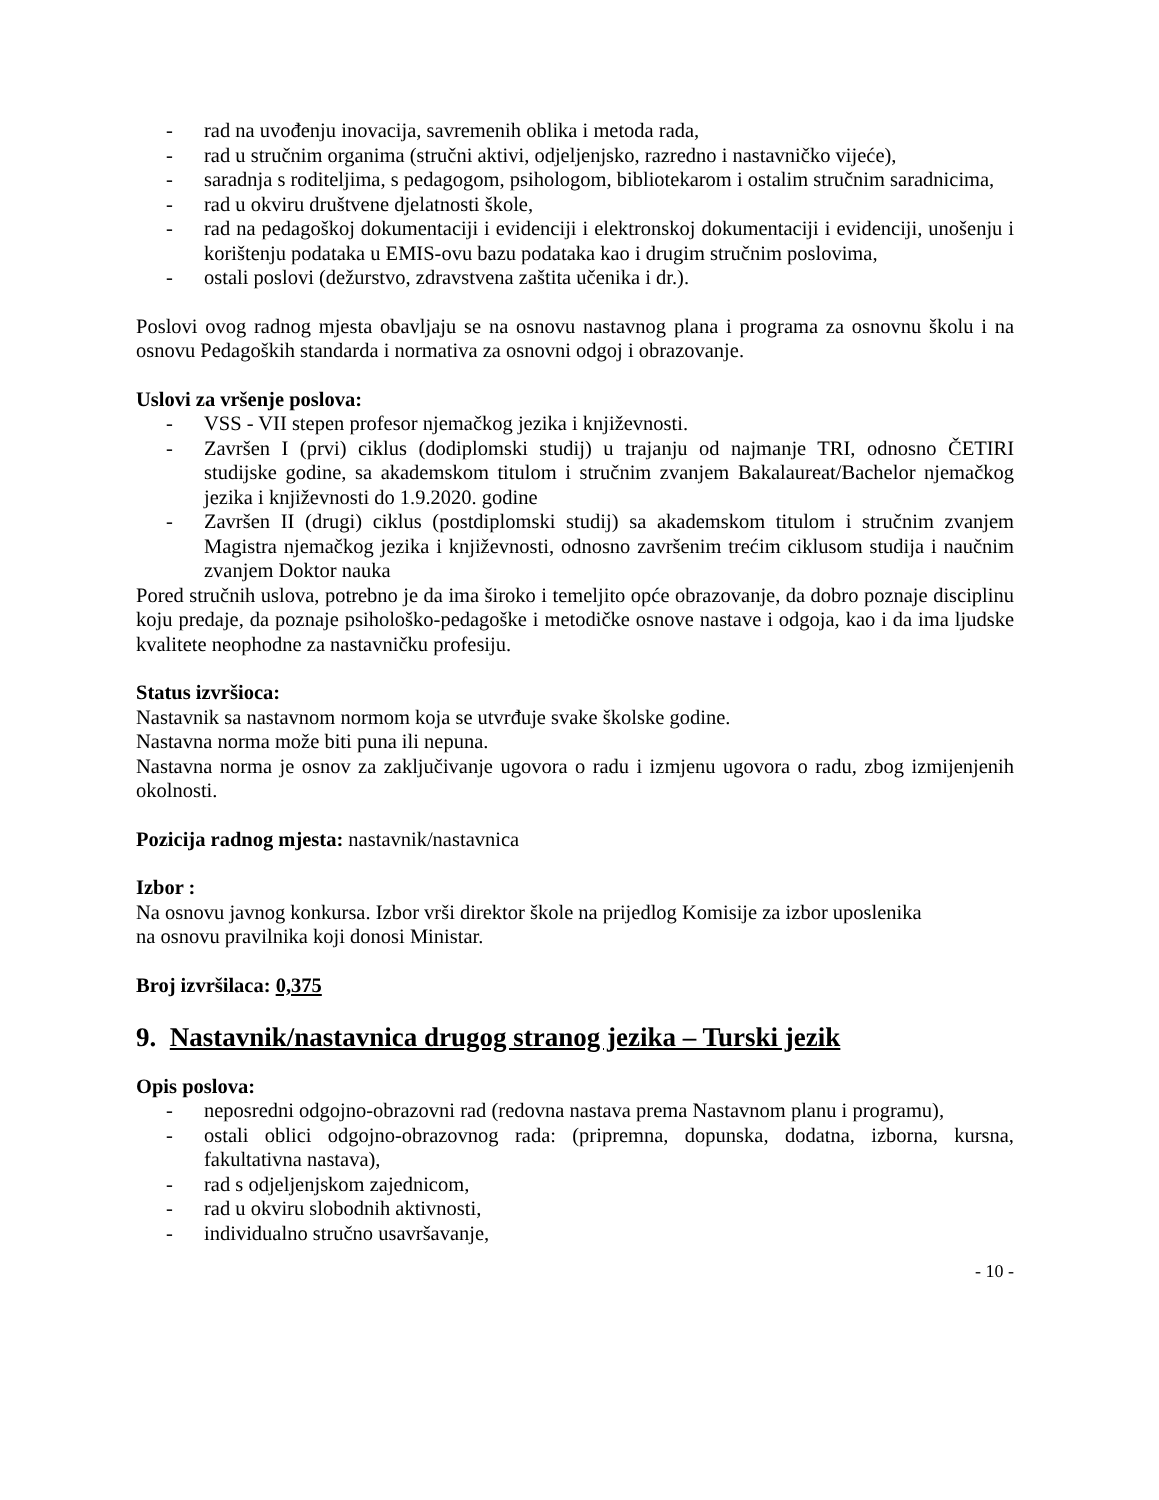- rad na uvođenju inovacija, savremenih oblika i metoda rada,
- rad u stručnim organima (stručni aktivi, odjeljenjsko, razredno i nastavničko vijeće),
- saradnja s roditeljima, s pedagogom, psihologom, bibliotekarom i ostalim stručnim saradnicima,
- rad u okviru društvene djelatnosti škole,
- rad na pedagoškoj dokumentaciji i evidenciji i elektronskoj dokumentaciji i evidenciji, unošenju i korištenju podataka u EMIS-ovu bazu podataka kao i drugim stručnim poslovima,
- ostali poslovi (dežurstvo, zdravstvena zaštita učenika i dr.).
Poslovi ovog radnog mjesta obavljaju se na osnovu nastavnog plana i programa za osnovnu školu i na osnovu Pedagoških standarda i normativa za osnovni odgoj i obrazovanje.
Uslovi za vršenje poslova:
- VSS - VII stepen profesor njemačkog jezika i književnosti.
- Završen I (prvi) ciklus (dodiplomski studij) u trajanju od najmanje TRI, odnosno ČETIRI studijske godine, sa akademskom titulom i stručnim zvanjem Bakalaureat/Bachelor njemačkog jezika i književnosti do 1.9.2020. godine
- Završen II (drugi) ciklus (postdiplomski studij) sa akademskom titulom i stručnim zvanjem Magistra njemačkog jezika i književnosti, odnosno završenim trećim ciklusom studija i naučnim zvanjem Doktor nauka
Pored stručnih uslova, potrebno je da ima široko i temeljito opće obrazovanje, da dobro poznaje disciplinu koju predaje, da poznaje psihološko-pedagoške i metodičke osnove nastave i odgoja, kao i da ima ljudske kvalitete neophodne za nastavničku profesiju.
Status izvršioca:
Nastavnik sa nastavnom normom koja se utvrđuje svake školske godine.
Nastavna norma može biti puna ili nepuna.
Nastavna norma je osnov za zaključivanje ugovora o radu i izmjenu ugovora o radu, zbog izmijenjenih okolnosti.
Pozicija radnog mjesta: nastavnik/nastavnica
Izbor :
Na osnovu javnog konkursa. Izbor vrši direktor škole na prijedlog Komisije za izbor uposlenika
na osnovu pravilnika koji donosi Ministar.
Broj izvršilaca: 0,375
9. Nastavnik/nastavnica drugog stranog jezika – Turski jezik
Opis poslova:
- neposredni odgojno-obrazovni rad (redovna nastava prema Nastavnom planu i programu),
- ostali oblici odgojno-obrazovnog rada: (pripremna, dopunska, dodatna, izborna, kursna, fakultativna nastava),
- rad s odjeljenjskom zajednicom,
- rad u okviru slobodnih aktivnosti,
- individualno stručno usavršavanje,
- 10 -